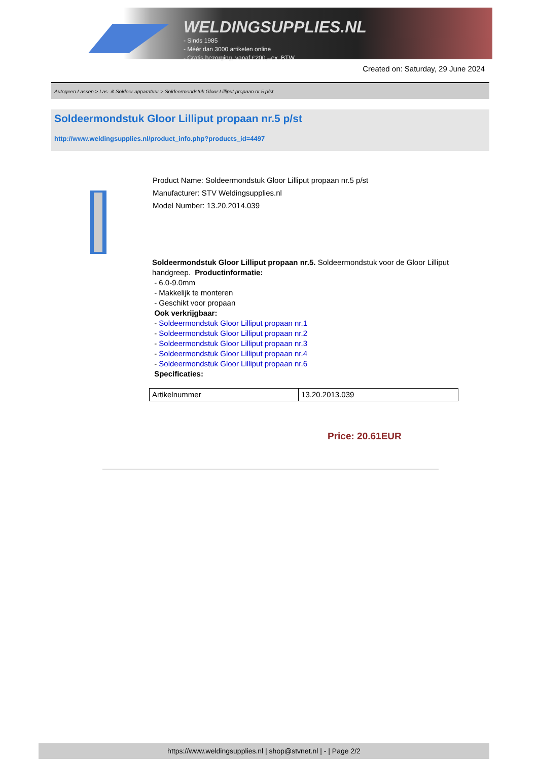WELDINGSUPPLIES.NL
- Sinds 1985
- Méér dan 3000 artikelen online
- Gratis bezorging, vanaf €200,--ex. BTW
Created on: Saturday, 29 June 2024
Autogeen Lassen > Las- & Soldeer apparatuur > Soldeermondstuk Gloor Lilliput propaan nr.5 p/st
Soldeermondstuk Gloor Lilliput propaan nr.5 p/st
http://www.weldingsupplies.nl/product_info.php?products_id=4497
Product Name: Soldeermondstuk Gloor Lilliput propaan nr.5 p/st
Manufacturer: STV Weldingsupplies.nl
Model Number: 13.20.2014.039
Soldeermondstuk Gloor Lilliput propaan nr.5. Soldeermondstuk voor de Gloor Lilliput handgreep. Productinformatie:
- 6.0-9.0mm
- Makkelijk te monteren
- Geschikt voor propaan
Ook verkrijgbaar:
- Soldeermondstuk Gloor Lilliput propaan nr.1
- Soldeermondstuk Gloor Lilliput propaan nr.2
- Soldeermondstuk Gloor Lilliput propaan nr.3
- Soldeermondstuk Gloor Lilliput propaan nr.4
- Soldeermondstuk Gloor Lilliput propaan nr.6
Specificaties:
| Artikelnummer | 13.20.2013.039 |
Price: 20.61EUR
https://www.weldingsupplies.nl | shop@stvnet.nl | - | Page 2/2